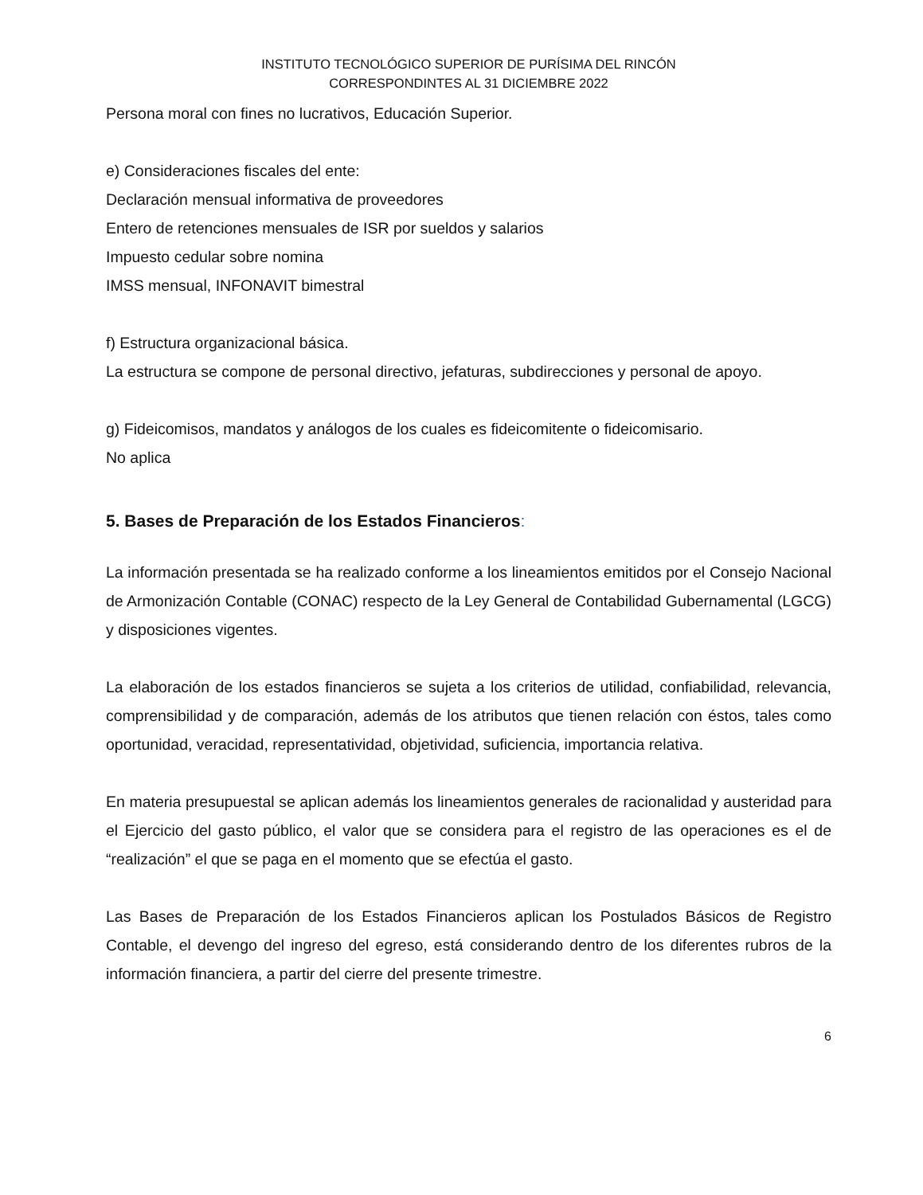INSTITUTO TECNOLÓGICO SUPERIOR DE PURÍSIMA DEL RINCÓN
CORRESPONDINTES AL 31 DICIEMBRE 2022
Persona moral con fines no lucrativos, Educación Superior.
e) Consideraciones fiscales del ente:
Declaración mensual informativa de proveedores
Entero de retenciones mensuales de ISR por sueldos y salarios
Impuesto cedular sobre nomina
IMSS mensual, INFONAVIT bimestral
f) Estructura organizacional básica.
La estructura se compone de personal directivo, jefaturas, subdirecciones y personal de apoyo.
g) Fideicomisos, mandatos y análogos de los cuales es fideicomitente o fideicomisario.
No aplica
5. Bases de Preparación de los Estados Financieros:
La información presentada se ha realizado conforme a los lineamientos emitidos por el Consejo Nacional de Armonización Contable (CONAC) respecto de la Ley General de Contabilidad Gubernamental (LGCG) y disposiciones vigentes.
La elaboración de los estados financieros se sujeta a los criterios de utilidad, confiabilidad, relevancia, comprensibilidad y de comparación, además de los atributos que tienen relación con éstos, tales como oportunidad, veracidad, representatividad, objetividad, suficiencia, importancia relativa.
En materia presupuestal se aplican además los lineamientos generales de racionalidad y austeridad para el Ejercicio del gasto público, el valor que se considera para el registro de las operaciones es el de “realización” el que se paga en el momento que se efectúa el gasto.
Las Bases de Preparación de los Estados Financieros aplican los Postulados Básicos de Registro Contable, el devengo del ingreso del egreso, está considerando dentro de los diferentes rubros de la información financiera, a partir del cierre del presente trimestre.
6